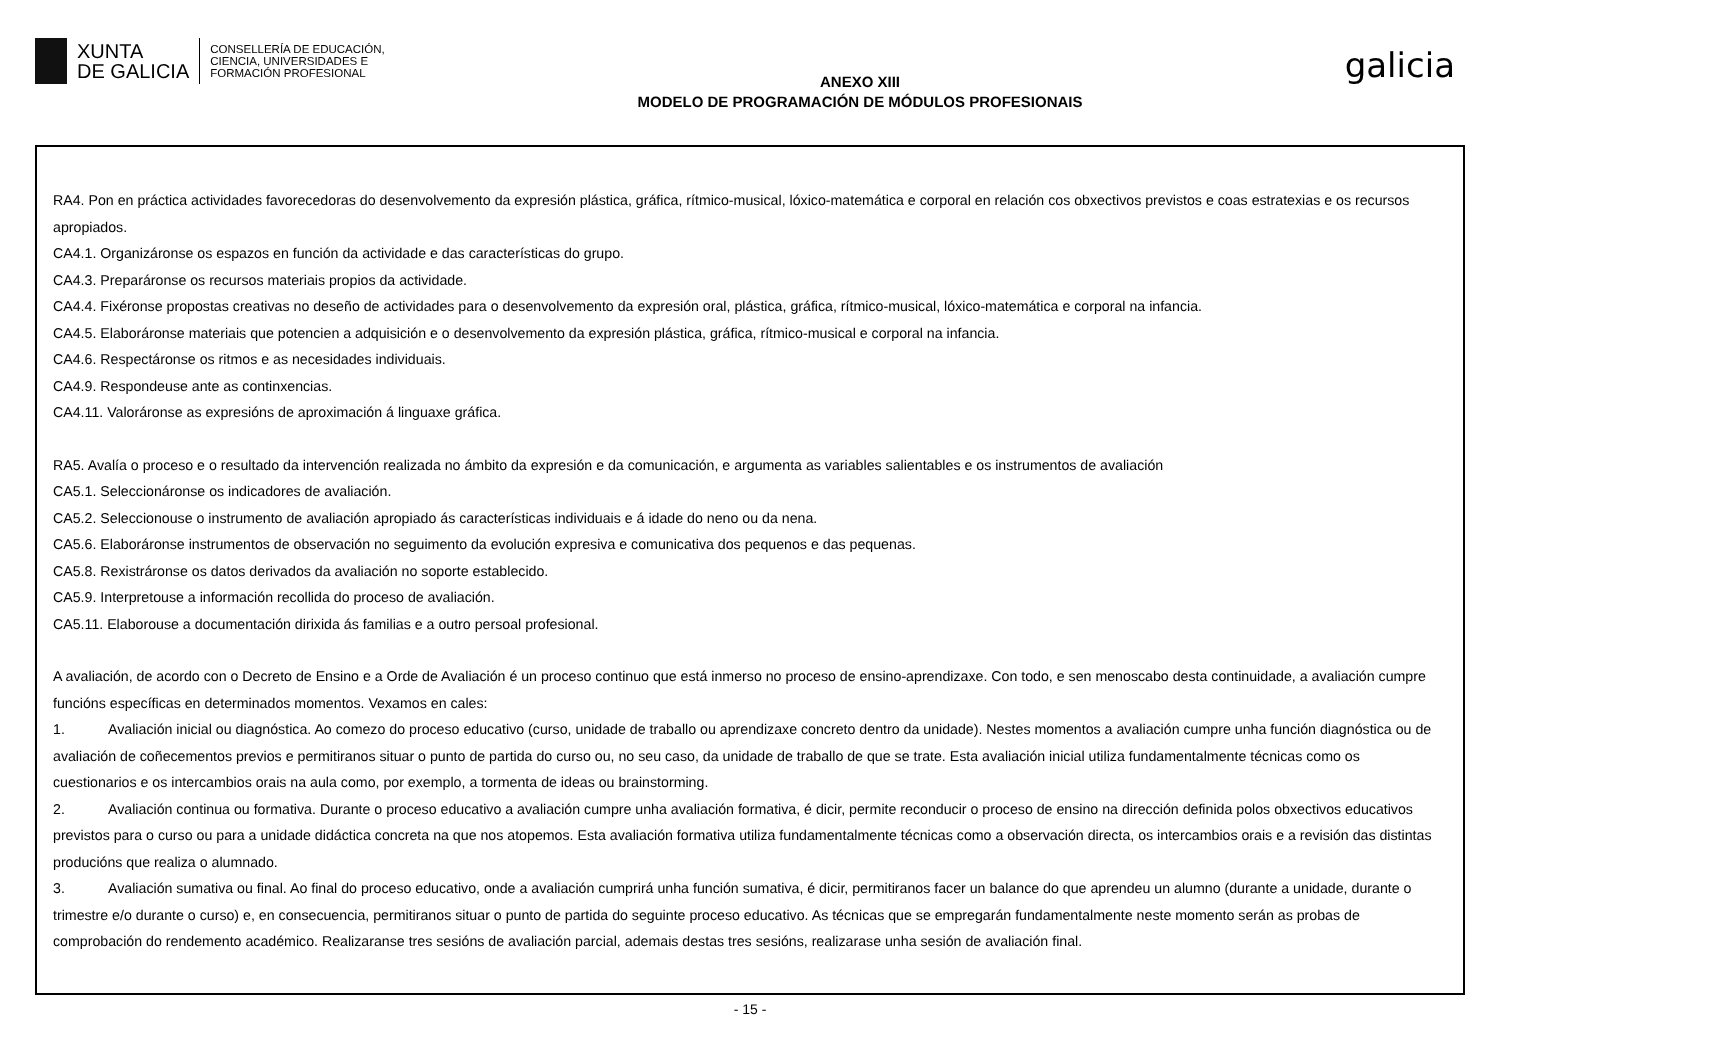XUNTA
DE GALICIA
CONSELLERÍA DE EDUCACIÓN,
CIENCIA, UNIVERSIDADES E
FORMACIÓN PROFESIONAL
ANEXO XIII
MODELO DE PROGRAMACIÓN DE MÓDULOS PROFESIONAIS
galicia
RA4. Pon en práctica actividades favorecedoras do desenvolvemento da expresión plástica, gráfica, rítmico-musical, lóxico-matemática e corporal en relación cos obxectivos previstos e coas estratexias e os recursos apropiados.
CA4.1. Organizáronse os espazos en función da actividade e das características do grupo.
CA4.3. Preparáronse os recursos materiais propios da actividade.
CA4.4. Fixéronse propostas creativas no deseño de actividades para o desenvolvemento da expresión oral, plástica, gráfica, rítmico-musical, lóxico-matemática e corporal na infancia.
CA4.5. Elaboráronse materiais que potencien a adquisición e o desenvolvemento da expresión plástica, gráfica, rítmico-musical e corporal na infancia.
CA4.6. Respectáronse os ritmos e as necesidades individuais.
CA4.9. Respondeuse ante as continxencias.
CA4.11. Valoráronse as expresións de aproximación á linguaxe gráfica.
RA5. Avalía o proceso e o resultado da intervención realizada no ámbito da expresión e da comunicación, e argumenta as variables salientables e os instrumentos de avaliación
CA5.1. Seleccionáronse os indicadores de avaliación.
CA5.2. Seleccionouse o instrumento de avaliación apropiado ás características individuais e á idade do neno ou da nena.
CA5.6. Elaboráronse instrumentos de observación no seguimento da evolución expresiva e comunicativa dos pequenos e das pequenas.
CA5.8. Rexistráronse os datos derivados da avaliación no soporte establecido.
CA5.9. Interpretouse a información recollida do proceso de avaliación.
CA5.11. Elaborouse a documentación dirixida ás familias e a outro persoal profesional.
A avaliación, de acordo con o Decreto de Ensino e a Orde de Avaliación é un proceso continuo que está inmerso no proceso de ensino-aprendizaxe. Con todo, e sen menoscabo desta continuidade, a avaliación cumpre funcións específicas en determinados momentos. Vexamos en cales:
1. Avaliación inicial ou diagnóstica. Ao comezo do proceso educativo (curso, unidade de traballo ou aprendizaxe concreto dentro da unidade). Nestes momentos a avaliación cumpre unha función diagnóstica ou de avaliación de coñecementos previos e permitiranos situar o punto de partida do curso ou, no seu caso, da unidade de traballo de que se trate. Esta avaliación inicial utiliza fundamentalmente técnicas como os cuestionarios e os intercambios orais na aula como, por exemplo, a tormenta de ideas ou brainstorming.
2. Avaliación continua ou formativa. Durante o proceso educativo a avaliación cumpre unha avaliación formativa, é dicir, permite reconducir o proceso de ensino na dirección definida polos obxectivos educativos previstos para o curso ou para a unidade didáctica concreta na que nos atopemos. Esta avaliación formativa utiliza fundamentalmente técnicas como a observación directa, os intercambios orais e a revisión das distintas producións que realiza o alumnado.
3. Avaliación sumativa ou final. Ao final do proceso educativo, onde a avaliación cumprirá unha función sumativa, é dicir, permitiranos facer un balance do que aprendeu un alumno (durante a unidade, durante o trimestre e/o durante o curso) e, en consecuencia, permitiranos situar o punto de partida do seguinte proceso educativo. As técnicas que se empregarán fundamentalmente neste momento serán as probas de comprobación do rendemento académico. Realizaranse tres sesións de avaliación parcial, ademais destas tres sesións, realizarase unha sesión de avaliación final.
- 15 -